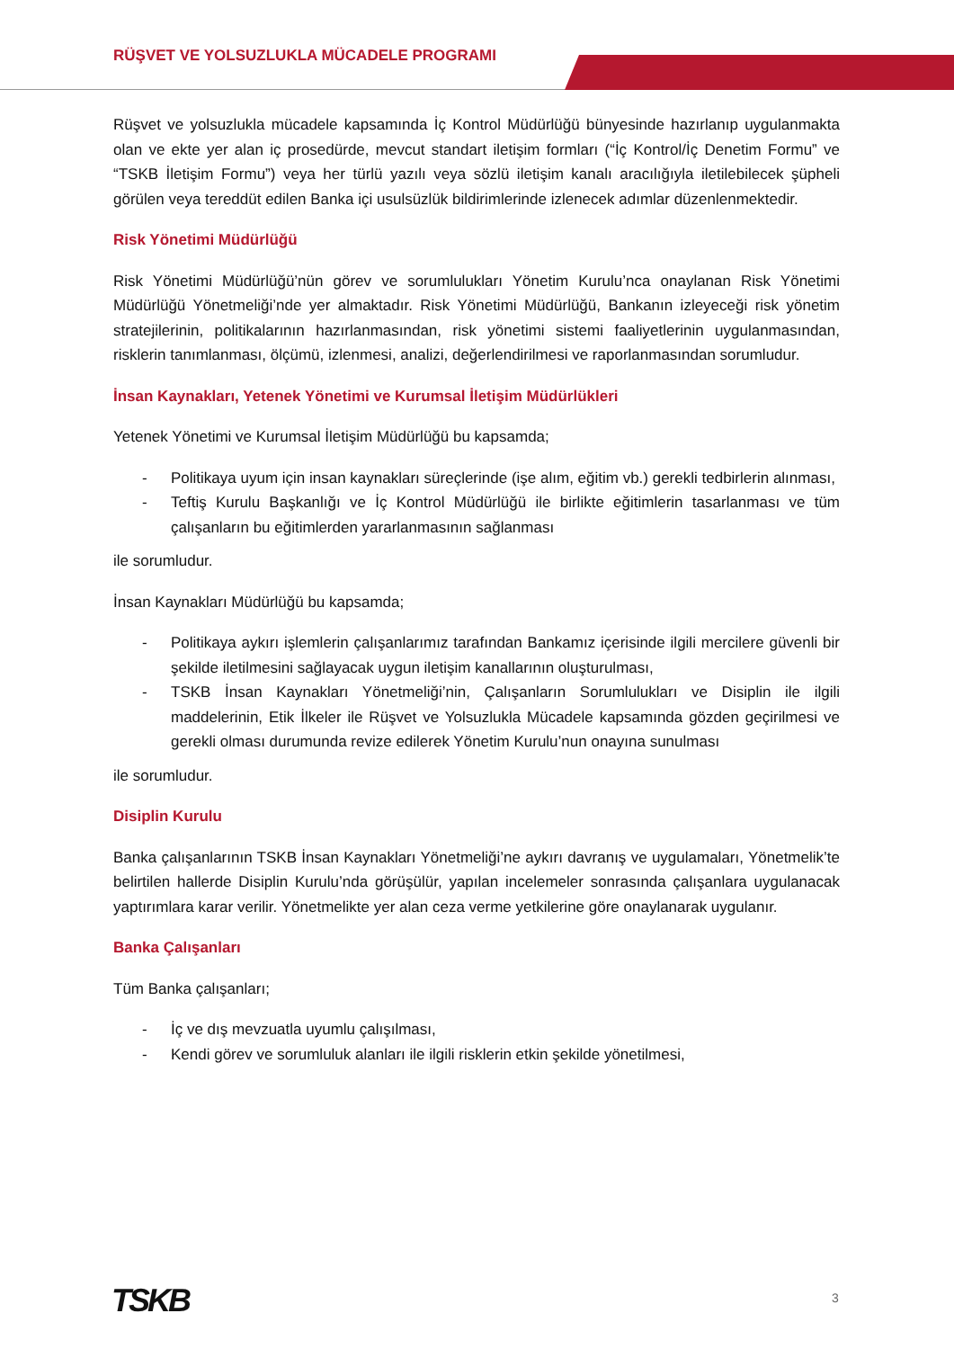RÜŞVET VE YOLSUZLUKLA MÜCADELE PROGRAMI
Rüşvet ve yolsuzlukla mücadele kapsamında İç Kontrol Müdürlüğü bünyesinde hazırlanıp uygulanmakta olan ve ekte yer alan iç prosedürde, mevcut standart iletişim formları (“İç Kontrol/İç Denetim Formu” ve “TSKB İletişim Formu”) veya her türlü yazılı veya sözlü iletişim kanalı aracılığıyla iletilebilecek şüpheli görülen veya tereddüt edilen Banka içi usulsüzlük bildirimlerinde izlenecek adımlar düzenlenmektedir.
Risk Yönetimi Müdürlüğü
Risk Yönetimi Müdürlüğü’nün görev ve sorumlulukları Yönetim Kurulu’nca onaylanan Risk Yönetimi Müdürlüğü Yönetmeliği’nde yer almaktadır. Risk Yönetimi Müdürlüğü, Bankanın izleyeceği risk yönetim stratejilerinin, politikalarının hazırlanmasından, risk yönetimi sistemi faaliyetlerinin uygulanmasından, risklerin tanımlanması, ölçümü, izlenmesi, analizi, değerlendirilmesi ve raporlanmasından sorumludur.
İnsan Kaynakları, Yetenek Yönetimi ve Kurumsal İletişim Müdürlükleri
Yetenek Yönetimi ve Kurumsal İletişim Müdürlüğü bu kapsamda;
- Politikaya uyum için insan kaynakları süreçlerinde (işe alım, eğitim vb.) gerekli tedbirlerin alınması,
- Teftiş Kurulu Başkanlığı ve İç Kontrol Müdürlüğü ile birlikte eğitimlerin tasarlanması ve tüm çalışanların bu eğitimlerden yararlanmasının sağlanması
ile sorumludur.
İnsan Kaynakları Müdürlüğü bu kapsamda;
- Politikaya aykırı işlemlerin çalışanlarımız tarafından Bankamız içerisinde ilgili mercilere güvenli bir şekilde iletilmesini sağlayacak uygun iletişim kanallarının oluşturulması,
- TSKB İnsan Kaynakları Yönetmeliği’nin, Çalışanların Sorumlulukları ve Disiplin ile ilgili maddelerinin, Etik İlkeler ile Rüşvet ve Yolsuzlukla Mücadele kapsamında gözden geçirilmesi ve gerekli olması durumunda revize edilerek Yönetim Kurulu’nun onayına sunulması
ile sorumludur.
Disiplin Kurulu
Banka çalışanlarının TSKB İnsan Kaynakları Yönetmeliği’ne aykırı davranış ve uygulamaları, Yönetmelik’te belirtilen hallerde Disiplin Kurulu’nda görüşülür, yapılan incelemeler sonrasında çalışanlara uygulanacak yaptırımlara karar verilir. Yönetmelikte yer alan ceza verme yetkilerine göre onaylanarak uygulanır.
Banka Çalışanları
Tüm Banka çalışanları;
- İç ve dış mevzuatla uyumlu çalışılması,
- Kendi görev ve sorumluluk alanları ile ilgili risklerin etkin şekilde yönetilmesi,
TSKB 3